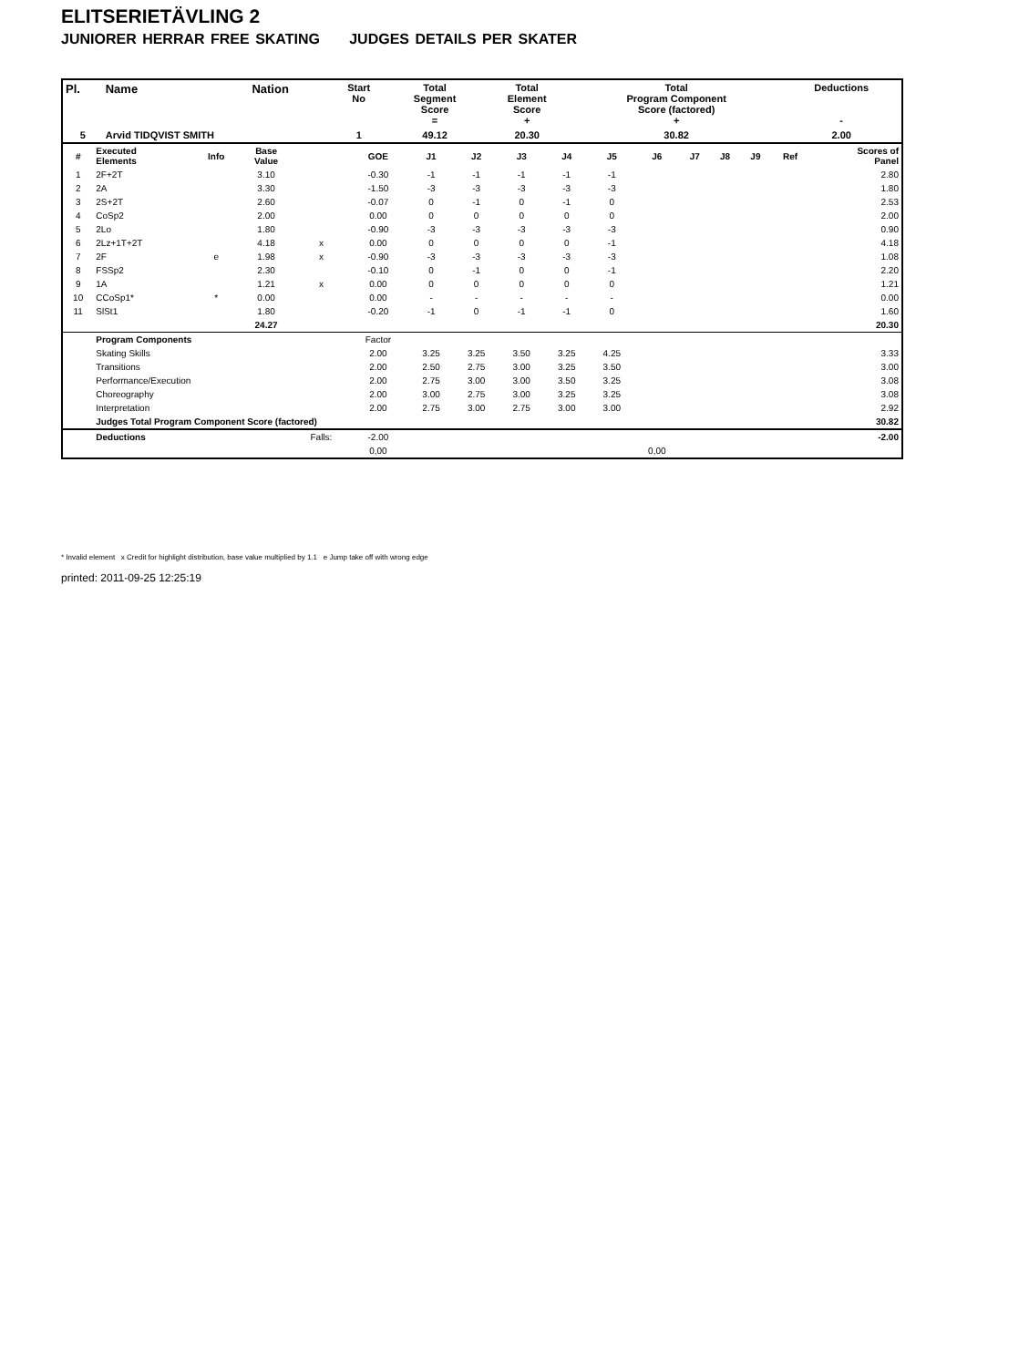ELITSERIETÄVLING 2
JUNIORER HERRAR FREE SKATING JUDGES DETAILS PER SKATER
| Pl. | Name | Nation | Start No | Total Segment Score = | Total Element Score + | Total Program Component Score (factored) + | Deductions - |
| --- | --- | --- | --- | --- | --- | --- | --- |
| 5 | Arvid TIDQVIST SMITH | | 1 | 49.12 | 20.30 | 30.82 | 2.00 |
| # | Executed Elements | Info | Base Value | | GOE | J1 | J2 | J3 | J4 | J5 | J6 | J7 | J8 | J9 | Ref | Scores of Panel |
| 1 | 2F+2T | | 3.10 | | -0.30 | -1 | -1 | -1 | -1 | -1 | | | | | | 2.80 |
| 2 | 2A | | 3.30 | | -1.50 | -3 | -3 | -3 | -3 | -3 | | | | | | 1.80 |
| 3 | 2S+2T | | 2.60 | | -0.07 | 0 | -1 | 0 | -1 | 0 | | | | | | 2.53 |
| 4 | CoSp2 | | 2.00 | | 0.00 | 0 | 0 | 0 | 0 | 0 | | | | | | 2.00 |
| 5 | 2Lo | | 1.80 | | -0.90 | -3 | -3 | -3 | -3 | -3 | | | | | | 0.90 |
| 6 | 2Lz+1T+2T | | 4.18 | x | 0.00 | 0 | 0 | 0 | 0 | -1 | | | | | | 4.18 |
| 7 | 2F | e | 1.98 | x | -0.90 | -3 | -3 | -3 | -3 | -3 | | | | | | 1.08 |
| 8 | FSSp2 | | 2.30 | | -0.10 | 0 | -1 | 0 | 0 | -1 | | | | | | 2.20 |
| 9 | 1A | | 1.21 | x | 0.00 | 0 | 0 | 0 | 0 | 0 | | | | | | 1.21 |
| 10 | CCoSp1* | * | 0.00 | | 0.00 | - | - | - | - | - | | | | | | 0.00 |
| 11 | SlSt1 | | 1.80 | | -0.20 | -1 | 0 | -1 | -1 | 0 | | | | | | 1.60 |
| | | | 24.27 | | | | | | | | | | | | | 20.30 |
| | Program Components | | | | Factor | | | | | | | | | | | |
| | Skating Skills | | | | 2.00 | 3.25 | 3.25 | 3.50 | 3.25 | 4.25 | | | | | | 3.33 |
| | Transitions | | | | 2.00 | 2.50 | 2.75 | 3.00 | 3.25 | 3.50 | | | | | | 3.00 |
| | Performance/Execution | | | | 2.00 | 2.75 | 3.00 | 3.00 | 3.50 | 3.25 | | | | | | 3.08 |
| | Choreography | | | | 2.00 | 3.00 | 2.75 | 3.00 | 3.25 | 3.25 | | | | | | 3.08 |
| | Interpretation | | | | 2.00 | 2.75 | 3.00 | 2.75 | 3.00 | 3.00 | | | | | | 2.92 |
| | Judges Total Program Component Score (factored) | | | | | | | | | | | | | | | 30.82 |
| | Deductions | | | Falls: | -2.00 | | | | | | | | | | | -2.00 |
| | | | | | 0,00 | | | | | | 0,00 | | | | | |
* Invalid element x Credit for highlight distribution, base value multiplied by 1.1 e Jump take off with wrong edge
printed: 2011-09-25 12:25:19